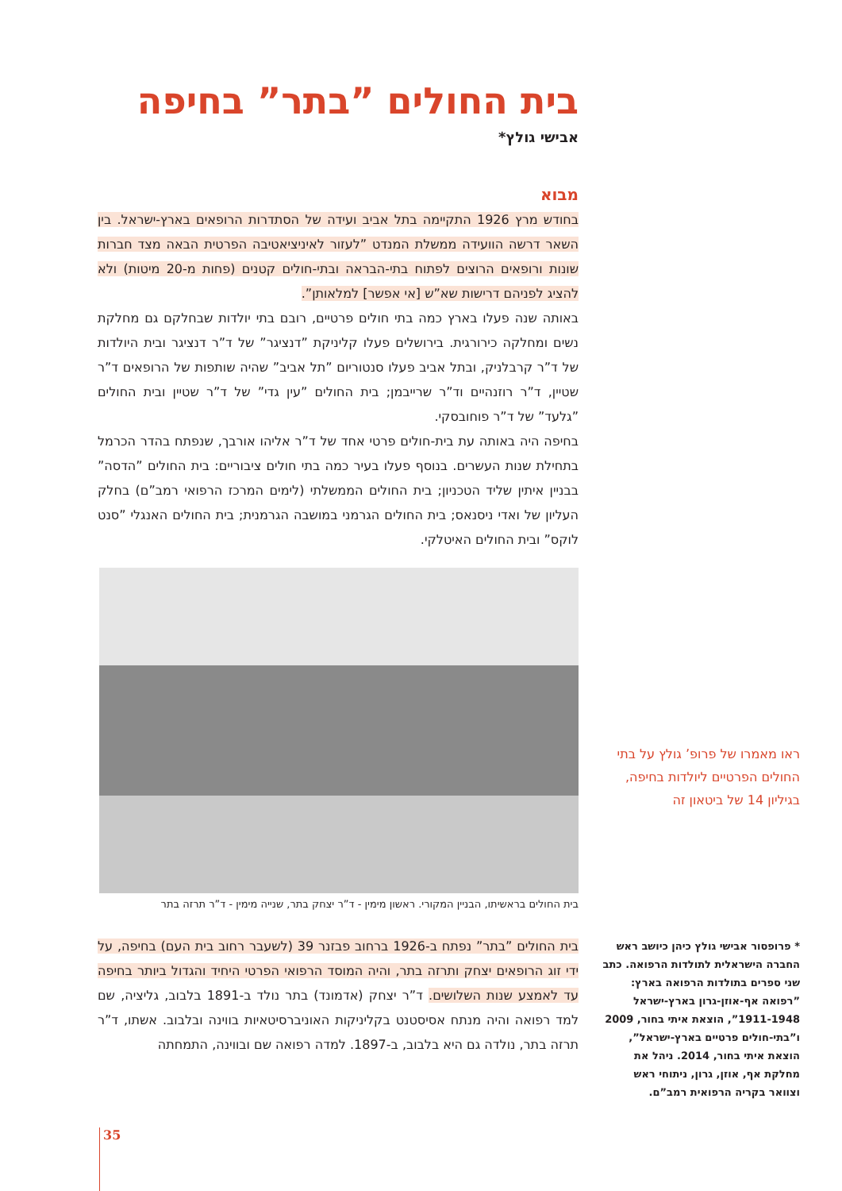בית החולים ”בתר” בחיפה
אבישי גולץ*
מבוא
בחודש מרץ 1926 התקיימה בתל אביב ועידה של הסתדרות הרופאים בארץ-ישראל. בין השאר דרשה הוועידה ממשלת המנדט ”לעזור לאיניציאטיבה הפרטית הבאה מצד חברות שונות ורופאים הרוצים לפתוח בתי-הבראה ובתי-חולים קטנים (פחות מ-20 מיטות) ולא להציג לפניהם דרישות שא”ש [אי אפשר] למלאותן”.
באותה שנה פעלו בארץ כמה בתי חולים פרטיים, רובם בתי יולדות שבחלקם גם מחלקת נשים ומחלקה כירורגית. בירושלים פעלו קליניקת ”דנציגר” של ד”ר דנציגר ובית היולדות של ד”ר קרבלניק, ובתל אביב פעלו סנטוריום ”תל אביב” שהיה שותפות של הרופאים ד”ר שטיין, ד”ר רוזנהיים וד”ר שרייבמן; בית החולים ”עין גדי” של ד”ר שטיין ובית החולים ”גלעד” של ד”ר פוחובסקי.
בחיפה היה באותה עת בית-חולים פרטי אחד של ד”ר אליהו אורבך, שנפתח בהדר הכרמל בתחילת שנות העשרים. בנוסף פעלו בעיר כמה בתי חולים ציבוריים: בית החולים ”הדסה” בבניין איתין שליד הטכניון; בית החולים הממשלתי (לימים המרכז הרפואי רמב”ם) בחלק העליון של ואדי ניסנאס; בית החולים הגרמני במושבה הגרמנית; בית החולים האנגלי ”סנט לוקס” ובית החולים האיטלקי.
בית החולים בראשיתו, הבניין המקורי. ראשון מימין - ד”ר יצחק בתר, שנייה מימין - ד”ר תרזה בתר
בית החולים ”בתר” נפתח ב-1926 ברחוב פבזנר 39 (לשעבר רחוב בית העם) בחיפה, על ידי זוג הרופאים יצחק ותרזה בתר, והיה המוסד הרפואי הפרטי היחיד והגדול ביותר בחיפה עד לאמצע שנות השלושים. ד”ר יצחק (אדמונד) בתר נולד ב-1891 בלבוב, גליציה, שם למד רפואה והיה מנתח אסיסטנט בקליניקות האוניברסיטאיות בווינה ובלבוב. אשתו, ד”ר תרזה בתר, נולדה גם היא בלבוב, ב-1897. למדה רפואה שם ובווינה, התמחתה
ראו מאמרו של פרופ’ גולץ על בתי החולים הפרטיים ליולדות בחיפה, בגיליון 14 של ביטאון זה
* פרופסור אבישי גולץ כיהן כיושב ראש החברה הישראלית לתולדות הרפואה. כתב שני ספרים בתולדות הרפואה בארץ: ”רפואה אף-אוזן-גרון בארץ-ישראל 1911-1948”, הוצאת איתי בחור, 2009 ו”בתי-חולים פרטיים בארץ-ישראל”, הוצאת איתי בחור, 2014. ניהל את מחלקת אף, אוזן, גרון, ניתוחי ראש וצוואר בקריה הרפואית רמב”ם.
35